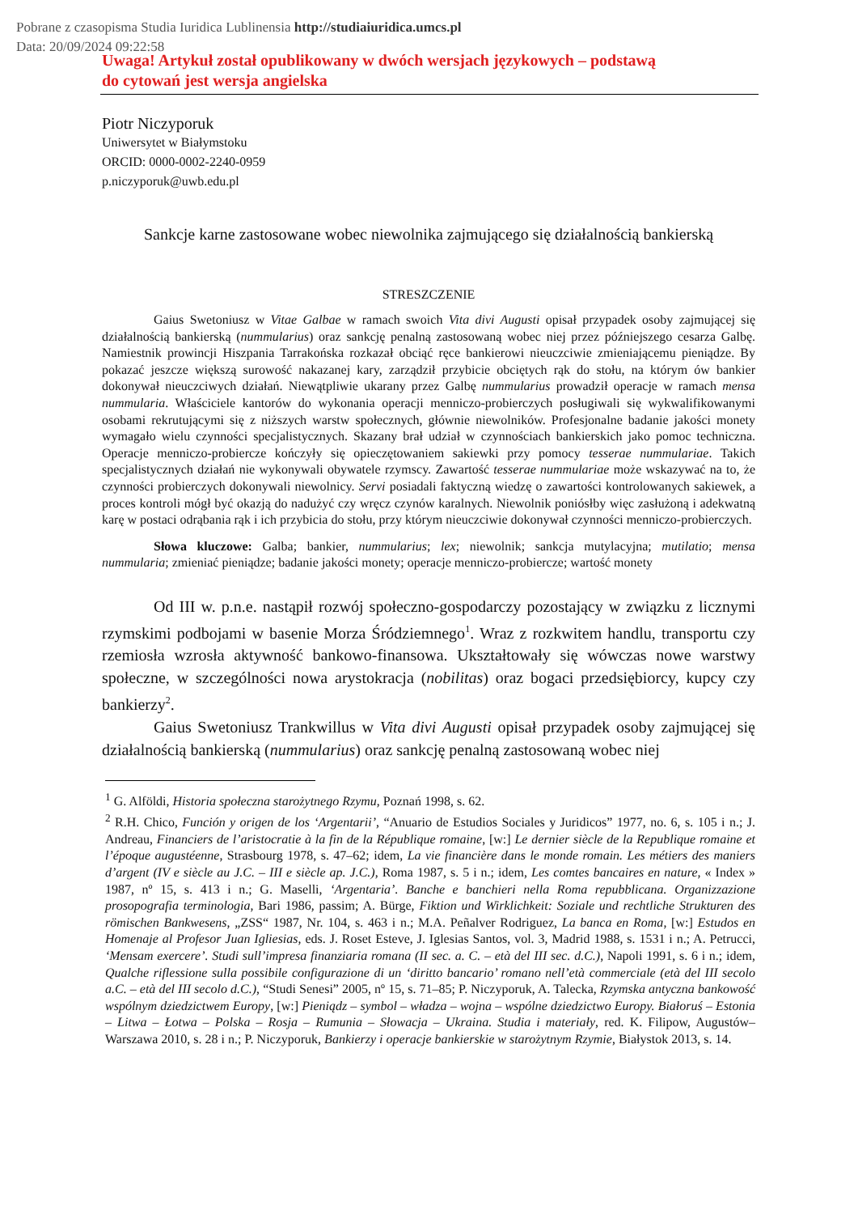Pobrane z czasopisma Studia Iuridica Lublinensia http://studiaiuridica.umcs.pl
Data: 20/09/2024 09:22:58
Uwaga! Artykuł został opublikowany w dwóch wersjach językowych – podstawą
do cytowań jest wersja angielska
Piotr Niczyporuk
Uniwersytet w Białymstoku
ORCID: 0000-0002-2240-0959
p.niczyporuk@uwb.edu.pl
Sankcje karne zastosowane wobec niewolnika zajmującego się działalnością bankierską
STRESZCZENIE
Gaius Swetoniusz w Vitae Galbae w ramach swoich Vita divi Augusti opisał przypadek osoby zajmującej się działalnością bankierską (nummularius) oraz sankcję penalną zastosowaną wobec niej przez późniejszego cesarza Galbę. Namiestnik prowincji Hiszpania Tarrakońska rozkazał obciąć ręce bankierowi nieuczciwie zmieniającemu pieniądze. By pokazać jeszcze większą surowość nakazanej kary, zarządził przybicie obciętych rąk do stołu, na którym ów bankier dokonywał nieuczciwych działań. Niewątpliwie ukarany przez Galbę nummularius prowadził operacje w ramach mensa nummularia. Właściciele kantorów do wykonania operacji menniczo-probierczych posługiwali się wykwalifikowanymi osobami rekrutującymi się z niższych warstw społecznych, głównie niewolników. Profesjonalne badanie jakości monety wymagało wielu czynności specjalistycznych. Skazany brał udział w czynnościach bankierskich jako pomoc techniczna. Operacje menniczo-probiercze kończyły się opieczętowaniem sakiewki przy pomocy tesserae nummulariae. Takich specjalistycznych działań nie wykonywali obywatele rzymscy. Zawartość tesserae nummulariae może wskazywać na to, że czynności probierczych dokonywali niewolnicy. Servi posiadali faktyczną wiedzę o zawartości kontrolowanych sakiewek, a proces kontroli mógł być okazją do nadużyć czy wręcz czynów karalnych. Niewolnik poniósłby więc zasłużoną i adekwatną karę w postaci odrąbania rąk i ich przybicia do stołu, przy którym nieuczciwie dokonywał czynności menniczo-probierczych.
Słowa kluczowe: Galba; bankier, nummularius; lex; niewolnik; sankcja mutylacyjna; mutilatio; mensa nummularia; zmieniać pieniądze; badanie jakości monety; operacje menniczo-probiercze; wartość monety
Od III w. p.n.e. nastąpił rozwój społeczno-gospodarczy pozostający w związku z licznymi rzymskimi podbojami w basenie Morza Śródziemnego<sup>1</sup>. Wraz z rozkwitem handlu, transportu czy rzemiosła wzrosła aktywność bankowo-finansowa. Ukształtowały się wówczas nowe warstwy społeczne, w szczególności nowa arystokracja (nobilitas) oraz bogaci przedsiębiorcy, kupcy czy bankierzy<sup>2</sup>.
Gaius Swetoniusz Trankwillus w Vita divi Augusti opisał przypadek osoby zajmującej się działalnością bankierską (nummularius) oraz sankcję penalną zastosowaną wobec niej
<sup>1</sup> G. Alföldi, Historia społeczna starożytnego Rzymu, Poznań 1998, s. 62.
<sup>2</sup> R.H. Chico, Función y origen de los ‘Argentarii’, “Anuario de Estudios Sociales y Juridicos” 1977, no. 6, s. 105 i n.; J. Andreau, Financiers de l’aristocratie à la fin de la République romaine, [w:] Le dernier siècle de la Republique romaine et l’époque augustéenne, Strasbourg 1978, s. 47–62; idem, La vie financière dans le monde romain. Les métiers des maniers d’argent (IV e siècle au J.C. – III e siècle ap. J.C.), Roma 1987, s. 5 i n.; idem, Les comtes bancaires en nature, « Index » 1987, nº 15, s. 413 i n.; G. Maselli, ‘Argentaria’. Banche e banchieri nella Roma repubblicana. Organizzazione prosopografia terminologia, Bari 1986, passim; A. Bürge, Fiktion und Wirklichkeit: Soziale und rechtliche Strukturen des römischen Bankwesens, „ZSS“ 1987, Nr. 104, s. 463 i n.; M.A. Peñalver Rodriguez, La banca en Roma, [w:] Estudos en Homenaje al Profesor Juan Igliesias, eds. J. Roset Esteve, J. Iglesias Santos, vol. 3, Madrid 1988, s. 1531 i n.; A. Petrucci, ‘Mensam exercere’. Studi sull’impresa finanziaria romana (II sec. a. C. – età del III sec. d.C.), Napoli 1991, s. 6 i n.; idem, Qualche riflessione sulla possibile configurazione di un ‘diritto bancario’ romano nell’età commerciale (età del III secolo a.C. – età del III secolo d.C.), “Studi Senesi” 2005, nº 15, s. 71–85; P. Niczyporuk, A. Talecka, Rzymska antyczna bankowość wspólnym dziedzictwem Europy, [w:] Pieniądz – symbol – władza – wojna – wspólne dziedzictwo Europy. Białoruś – Estonia – Litwa – Łotwa – Polska – Rosja – Rumunia – Słowacja – Ukraina. Studia i materiały, red. K. Filipow, Augustów–Warszawa 2010, s. 28 i n.; P. Niczyporuk, Bankierzy i operacje bankierskie w starożytnym Rzymie, Białystok 2013, s. 14.